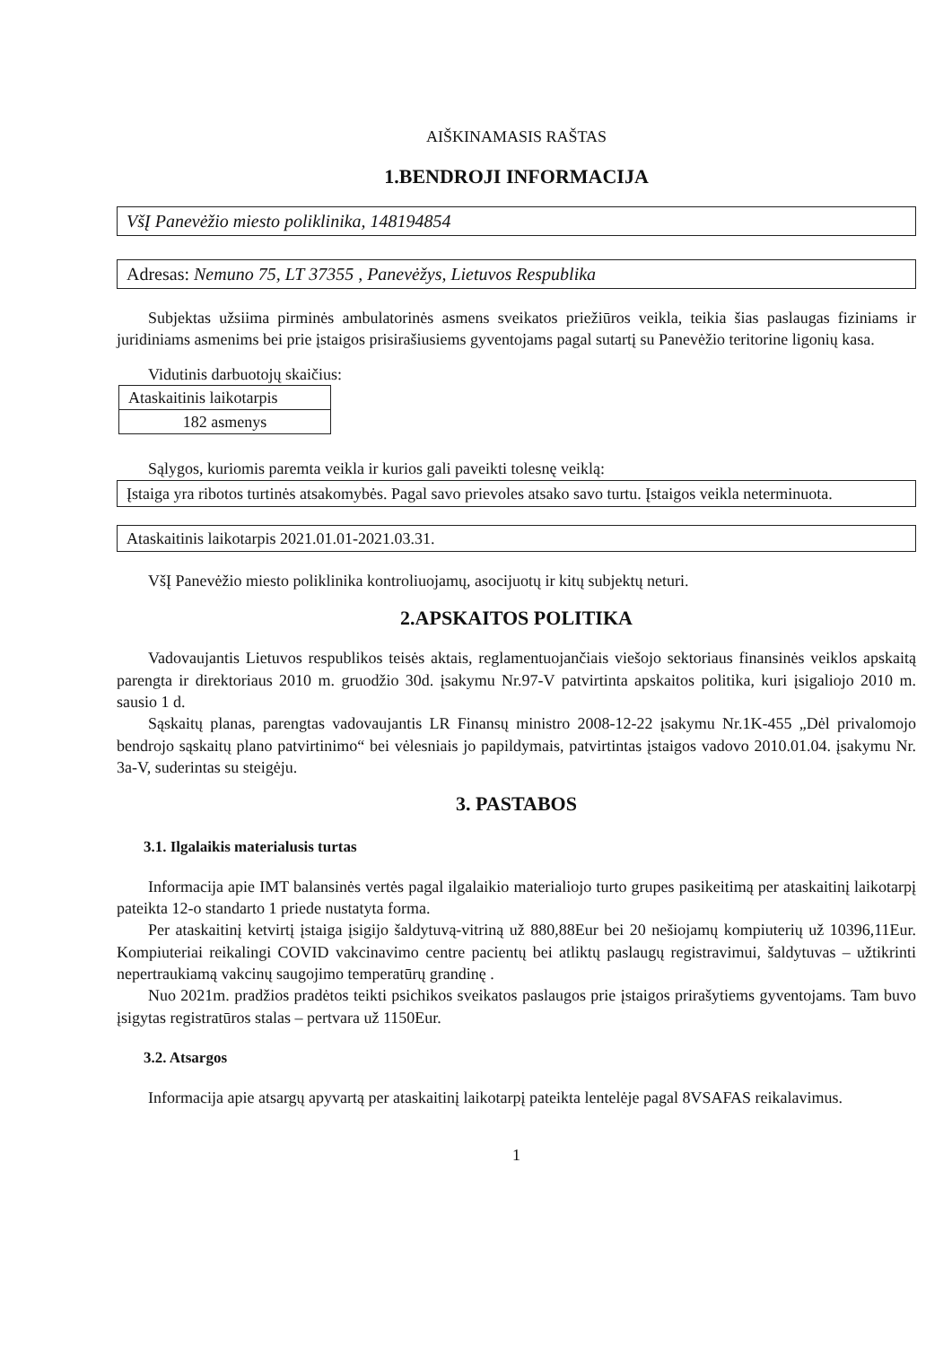AIŠKINAMASIS RAŠTAS
1.BENDROJI INFORMACIJA
VšĮ Panevėžio miesto poliklinika, 148194854
Adresas: Nemuno 75, LT 37355 , Panevėžys, Lietuvos Respublika
Subjektas užsiima pirminės ambulatorinės asmens sveikatos priežiūros veikla, teikia šias paslaugas fiziniams ir juridiniams asmenims bei prie įstaigos prisirašiusiems gyventojams pagal sutartį su Panevėžio teritorine ligonių kasa.
Vidutinis darbuotojų skaičius:
| Ataskaitinis laikotarpis |
| 182 asmenys |
Sąlygos, kuriomis paremta veikla ir kurios gali paveikti tolesnę veiklą:
Įstaiga yra ribotos turtinės atsakomybės. Pagal savo prievoles atsako savo turtu. Įstaigos veikla neterminuota.
Ataskaitinis laikotarpis 2021.01.01-2021.03.31.
VšĮ Panevėžio miesto poliklinika kontroliuojamų, asocijuotų ir kitų subjektų neturi.
2.APSKAITOS POLITIKA
Vadovaujantis Lietuvos respublikos teisės aktais, reglamentuojančiais viešojo sektoriaus finansinės veiklos apskaitą parengta ir direktoriaus 2010 m. gruodžio 30d. įsakymu Nr.97-V patvirtinta apskaitos politika, kuri įsigaliojo 2010 m. sausio 1 d.
Sąskaitų planas, parengtas vadovaujantis LR Finansų ministro 2008-12-22 įsakymu Nr.1K-455 „Dėl privalomojo bendrojo sąskaitų plano patvirtinimo“ bei vėlesniais jo papildymais, patvirtintas įstaigos vadovo 2010.01.04. įsakymu Nr. 3a-V, suderintas su steigėju.
3. PASTABOS
3.1. Ilgalaikis materialusis turtas
Informacija apie IMT balansinės vertės pagal ilgalaikio materialiojo turto grupes pasikeitimą per ataskaitinį laikotarpį pateikta 12-o standarto 1 priede nustatyta forma.
Per ataskaitinį ketvirtį įstaiga įsigijo šaldytuvą-vitriną už 880,88Eur bei 20 nešiojamų kompiuterių už 10396,11Eur. Kompiuteriai reikalingi COVID vakcinavimo centre pacientų bei atliktų paslaugų registravimui, šaldytuvas – užtikrinti nepertraukiamą vakcinų saugojimo temperatūrų grandinę .
Nuo 2021m. pradžios pradėtos teikti psichikos sveikatos paslaugos prie įstaigos prirašytiems gyventojams. Tam buvo įsigytas registratūros stalas – pertvara už 1150Eur.
3.2. Atsargos
Informacija apie atsargų apyvartą per ataskaitinį laikotarpį pateikta lentelėje pagal 8VSAFAS reikalavimus.
1